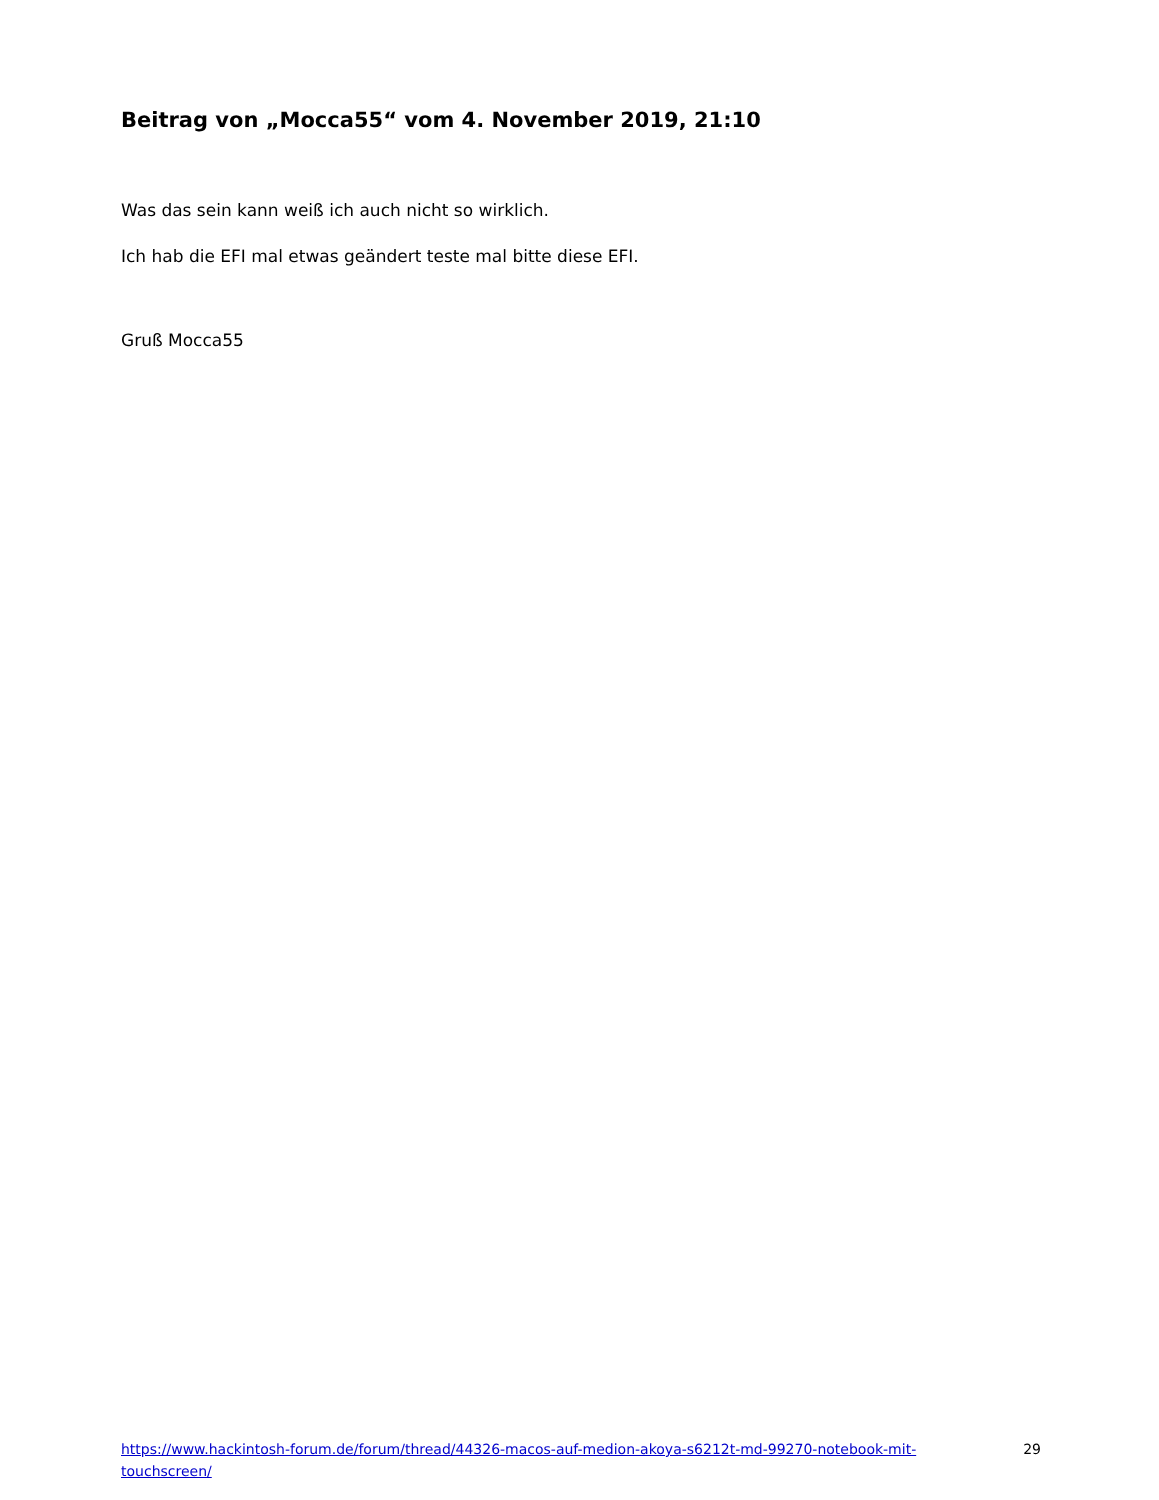Beitrag von „Mocca55“ vom 4. November 2019, 21:10
Was das sein kann weiß ich auch nicht so wirklich.
Ich hab die EFI mal etwas geändert teste mal bitte diese EFI.
Gruß Mocca55
https://www.hackintosh-forum.de/forum/thread/44326-macos-auf-medion-akoya-s6212t-md-99270-notebook-mit-touchscreen/ 29